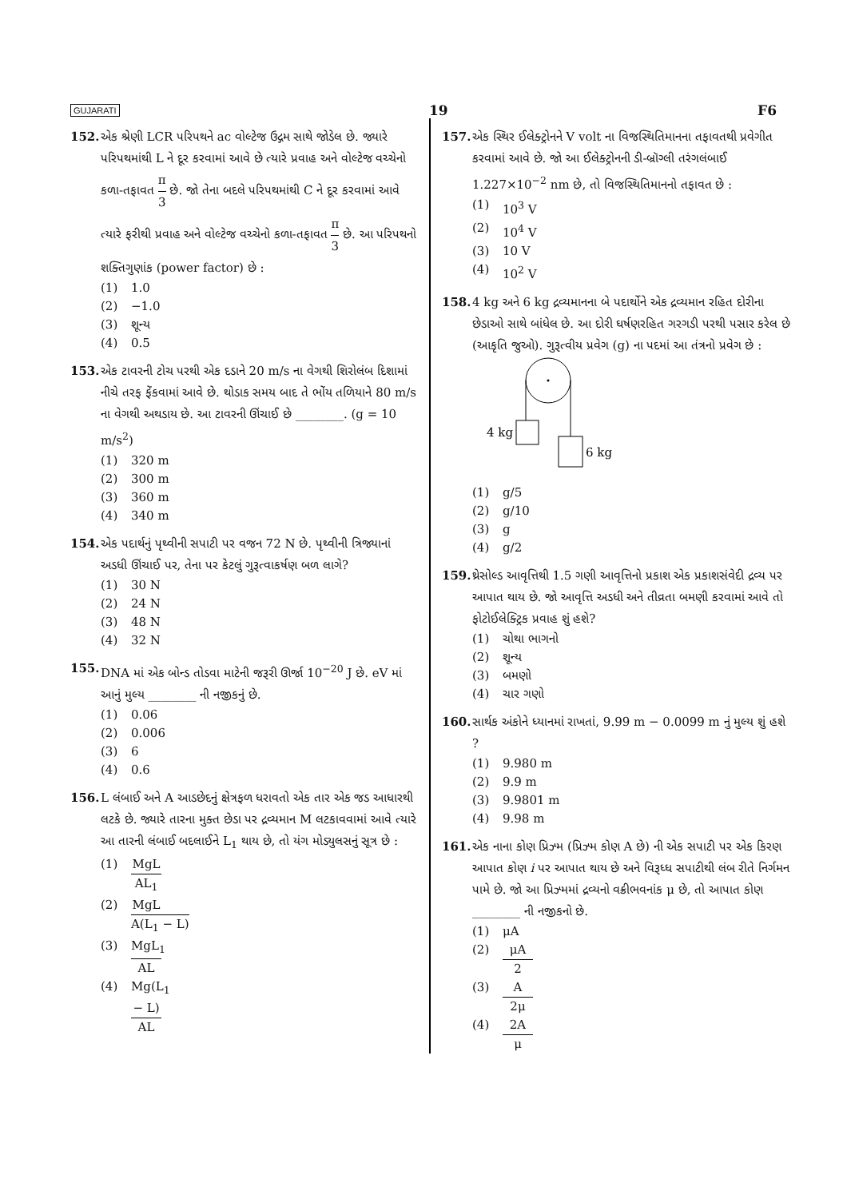GUJARATI 19 F6
152. એક શ્રેણી LCR પરિપથને ac વોલ્ટેજ ઉદ્ગમ સાથે જોડેલ છે. જ્યારે પરિપથમાંથી L ને દૂર કરવામાં આવે છે ત્યારે પ્રવાહ અને વોલ્ટેજ વચ્ચેનો કળા-તફાવત π 3 છે. જો તેના બદલે પરિપથમાંથી C ને દૂર કરવામાં આવે ત્યારે ફરીથી પ્રવાહ અને વોલ્ટેજ વચ્ચેનો કળા-તફાવત π 3 છે. આ પરિપથનો શક્તિગુણાંક (power factor) છે :
(1) 1.0
(2) −1.0
(3) શૂન્ય
(4) 0.5
153. એક ટાવરની ટોચ પરથી એક દડાને 20 m/s ના વેગથી શિરોલંબ દિશામાં નીચે તરફ ફેંકવામાં આવે છે. થોડાક સમય બાદ તે ભોંય તળિયાને 80 m/s ના વેગથી અથડાય છે. આ ટાવરની ઊંચાઈ છે ________. (g = 10 m/s<sup>2</sup>)
(1) 320 m
(2) 300 m
(3) 360 m
(4) 340 m
154. એક પદાર્થનું પૃથ્વીની સપાટી પર વજન 72 N છે. પૃથ્વીની ત્રિજ્યાનાં અડધી ઊંચાઈ પર, તેના પર કેટલું ગુરૂત્વાકર્ષણ બળ લાગે?
(1) 30 N
(2) 24 N
(3) 48 N
(4) 32 N
155. DNA માં એક બોન્ડ તોડવા માટેની જરૂરી ઊર્જા 10<sup>−20</sup> J છે. eV માં આનું મુલ્ય ________ ની નજીકનું છે.
(1) 0.06
(2) 0.006
(3) 6
(4) 0.6
156. L લંબાઈ અને A આડછેદનું ક્ષેત્રફળ ધરાવતો એક તાર એક જડ આધારથી લટકે છે. જ્યારે તારના મુક્ત છેડા પર દ્રવ્યમાન M લટકાવવામાં આવે ત્યારે આ તારની લંબાઈ બદલાઈને L<sub>1</sub> થાય છે, તો યંગ મોડ્યુલસનું સૂત્ર છે :
(1) MgL AL<sub>1</sub>
(2) MgL A(L<sub>1</sub> − L)
(3) MgL<sub>1</sub> AL
(4) Mg(L<sub>1</sub> − L) AL
157. એક સ્થિર ઈલેક્ટ્રોનને V volt ના વિજસ્થિતિમાનના તફાવતથી પ્રવેગીત કરવામાં આવે છે. જો આ ઈલેક્ટ્રોનની ડી-બ્રૉગ્લી તરંગલંબાઈ 1.227×10<sup>−2</sup> nm છે, તો વિજસ્થિતિમાનનો તફાવત છે :
(1) 10<sup>3</sup> V
(2) 10<sup>4</sup> V
(3) 10 V
(4) 10<sup>2</sup> V
158. 4 kg અને 6 kg દ્રવ્યમાનના બે પદાર્થોને એક દ્રવ્યમાન રહિત દોરીના છેડાઓ સાથે બાંધેલ છે. આ દોરી ઘર્ષણરહિત ગરગડી પરથી પસાર કરેલ છે (આકૃતિ જુઓ). ગુરૂત્વીય પ્રવેગ (g) ના પદમાં આ તંત્રનો પ્રવેગ છે :
4 kg
6 kg
(1) g/5
(2) g/10
(3) g
(4) g/2
159. થ્રેસોલ્ડ આવૃત્તિથી 1.5 ગણી આવૃત્તિનો પ્રકાશ એક પ્રકાશસંવેદી દ્રવ્ય પર આપાત થાય છે. જો આવૃત્તિ અડધી અને તીવ્રતા બમણી કરવામાં આવે તો ફોટોઈલેક્ટ્રિક પ્રવાહ શું હશે?
(1) ચોથા ભાગનો
(2) શૂન્ય
(3) બમણો
(4) ચાર ગણો
160. સાર્થક અંકોને ધ્યાનમાં રાખતાં, 9.99 m − 0.0099 m નું મુલ્ય શું હશે ?
(1) 9.980 m
(2) 9.9 m
(3) 9.9801 m
(4) 9.98 m
161. એક નાના કોણ પ્રિઝ્મ (પ્રિઝ્મ કોણ A છે) ની એક સપાટી પર એક કિરણ આપાત કોણ i પર આપાત થાય છે અને વિરૂધ્ધ સપાટીથી લંબ રીતે નિર્ગમન પામે છે. જો આ પ્રિઝ્મમાં દ્રવ્યનો વક્રીભવનાંક μ છે, તો આપાત કોણ ________ ની નજીકનો છે.
(1) μA
(2) μA 2
(3) A 2μ
(4) 2A μ